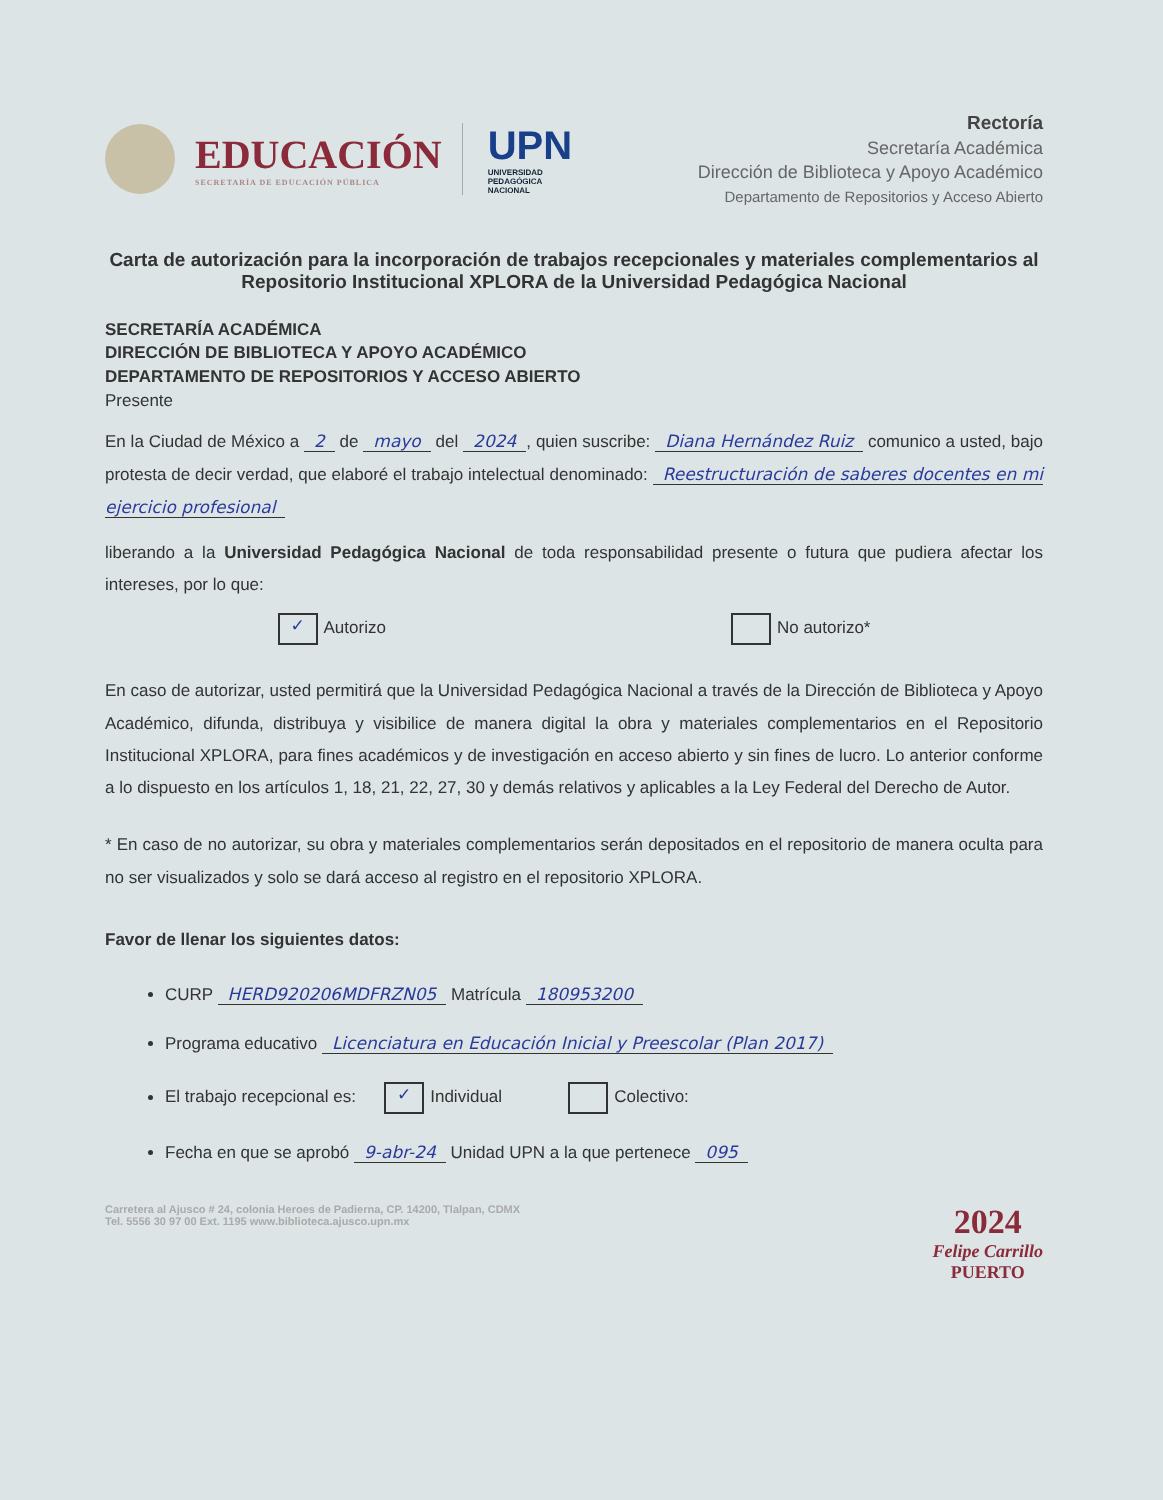EDUCACIÓN
SECRETARÍA DE EDUCACIÓN PÚBLICA
UPN
UNIVERSIDAD
PEDAGÓGICA
NACIONAL
Rectoría
Secretaría Académica
Dirección de Biblioteca y Apoyo Académico
Departamento de Repositorios y Acceso Abierto
Carta de autorización para la incorporación de trabajos recepcionales y materiales complementarios al Repositorio Institucional XPLORA de la Universidad Pedagógica Nacional
SECRETARÍA ACADÉMICA
DIRECCIÓN DE BIBLIOTECA Y APOYO ACADÉMICO
DEPARTAMENTO DE REPOSITORIOS Y ACCESO ABIERTO
Presente
En la Ciudad de México a 2 de mayo del 2024, quien suscribe: Diana Hernández Ruiz comunico a usted, bajo protesta de decir verdad, que elaboré el trabajo intelectual denominado: Reestructuración de saberes docentes en mi ejercicio profesional
liberando a la Universidad Pedagógica Nacional de toda responsabilidad presente o futura que pudiera afectar los intereses, por lo que:
✓ Autorizo No autorizo*
En caso de autorizar, usted permitirá que la Universidad Pedagógica Nacional a través de la Dirección de Biblioteca y Apoyo Académico, difunda, distribuya y visibilice de manera digital la obra y materiales complementarios en el Repositorio Institucional XPLORA, para fines académicos y de investigación en acceso abierto y sin fines de lucro. Lo anterior conforme a lo dispuesto en los artículos 1, 18, 21, 22, 27, 30 y demás relativos y aplicables a la Ley Federal del Derecho de Autor.
* En caso de no autorizar, su obra y materiales complementarios serán depositados en el repositorio de manera oculta para no ser visualizados y solo se dará acceso al registro en el repositorio XPLORA.
Favor de llenar los siguientes datos:
CURP HERD920206MDFRZN05 Matrícula 180953200
Programa educativo Licenciatura en Educación Inicial y Preescolar (Plan 2017)
El trabajo recepcional es: ✓ Individual Colectivo:
Fecha en que se aprobó 9-abr-24 Unidad UPN a la que pertenece 095
Carretera al Ajusco # 24, colonia Heroes de Padierna, CP. 14200, Tlalpan, CDMX
Tel. 5556 30 97 00 Ext. 1195 www.biblioteca.ajusco.upn.mx
2024
Felipe Carrillo
PUERTO